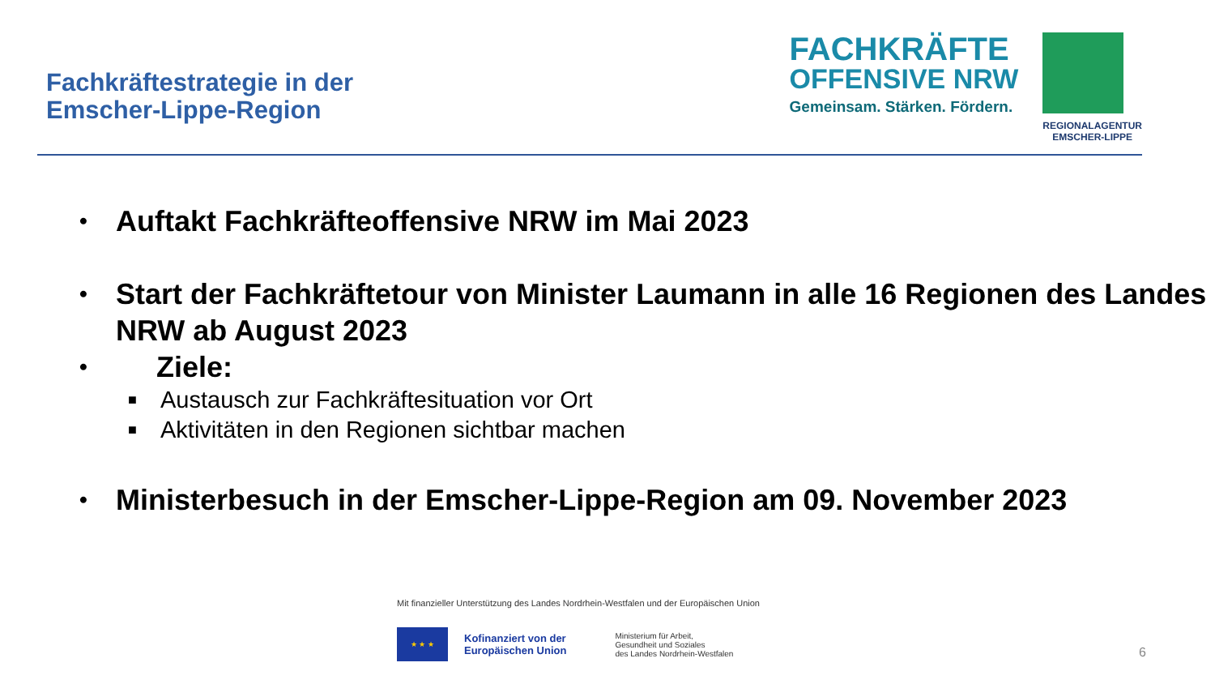Fachkräftestrategie in der
Emscher-Lippe-Region
FACHKRÄFTE
OFFENSIVE NRW
Gemeinsam. Stärken. Fördern.
REGIONALAGENTUR
EMSCHER-LIPPE
• Auftakt Fachkräfteoffensive NRW im Mai 2023
• Start der Fachkräftetour von Minister Laumann in alle 16 Regionen des Landes NRW ab August 2023
• Ziele:
■ Austausch zur Fachkräftesituation vor Ort
■ Aktivitäten in den Regionen sichtbar machen
• Ministerbesuch in der Emscher-Lippe-Region am 09. November 2023
Mit finanzieller Unterstützung des Landes Nordrhein-Westfalen und der Europäischen Union
★ ★ ★
Kofinanziert von der
Europäischen Union
Ministerium für Arbeit,
Gesundheit und Soziales
des Landes Nordrhein-Westfalen
6